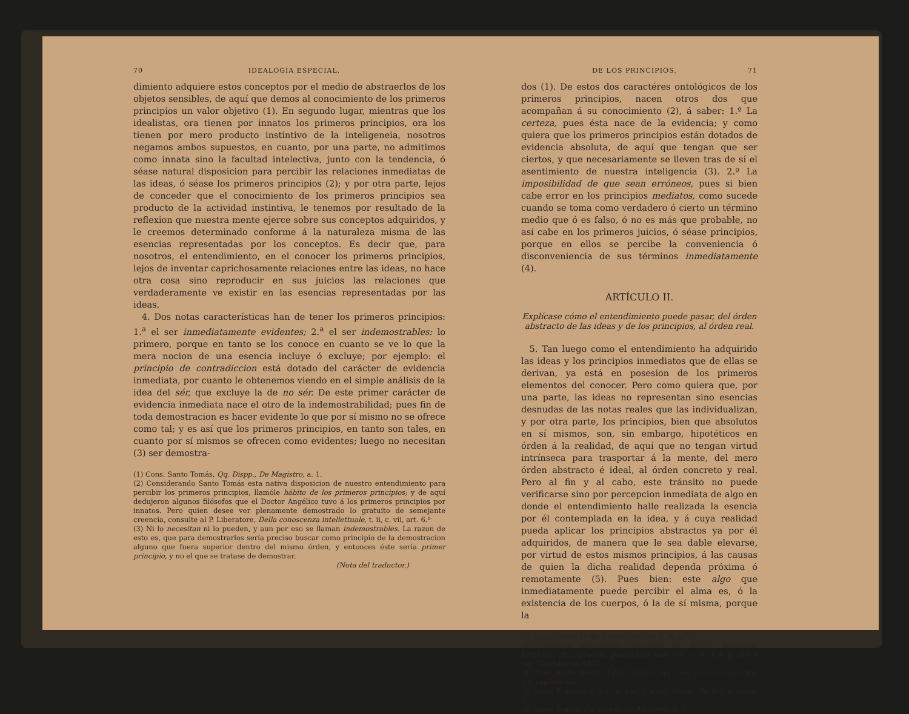70 IDEALOGÍA ESPECIAL.
dimiento adquiere estos conceptos por el medio de abstraerlos de los objetos sensibles, de aquí que demos al conocimiento de los primeros principios un valor objetivo (1). En segundo lugar, mientras que los idealistas, ora tienen por innatos los primeros principios, ora los tienen por mero producto instintivo de la inteligeneia, nosotros negamos ambos supuestos, en cuanto, por una parte, no admitimos como innata sino la facultad intelectiva, junto con la tendencia, ó séase natural disposicion para percibir las relaciones inmediatas de las ideas, ó séase los primeros principios (2); y por otra parte, lejos de conceder que el conocimiento de los primeros principios sea producto de la actividad instintiva, le tenemos por resultado de la reflexion que nuestra mente ejerce sobre sus conceptos adquiridos, y le creemos determinado conforme á la naturaleza misma de las esencias representadas por los conceptos. Es decir que, para nosotros, el entendimiento, en el conocer los primeros principios, lejos de inventar caprichosamente relaciones entre las ideas, no hace otra cosa sino reproducir en sus juicios las relaciones que verdaderamente ve existir en las esencias representadas por las ideas.
4. Dos notas características han de tener los primeros principios: 1.<sup>a</sup> el ser inmediatamente evidentes; 2.<sup>a</sup> el ser indemostrables: lo primero, porque en tanto se los conoce en cuanto se ve lo que la mera nocion de una esencia incluye ó excluye; por ejemplo: el principio de contradiccion está dotado del carácter de evidencia inmediata, por cuanto le obtenemos viendo en el simple análisis de la idea del sér, que excluye la de no sér. De este primer carácter de evidencia inmediata nace el otro de la indemostrabilidad; pues fin de toda demostracion es hacer evidente lo que por sí mismo no se ofrece como tal; y es así que los primeros principios, en tanto son tales, en cuanto por sí mismos se ofrecen como evidentes; luego no necesitan (3) ser demostra-
(1) Cons. Santo Tomás, Qq. Dispp., De Magistro, a. 1.
(2) Considerando Santo Tomás esta nativa disposicion de nuestro entendimiento para percibir los primeros principios, llamóle hábito de los primeros principios; y de aquí dedujeron algunos filósofos que el Doctor Angélico tuvo á los primeros principios por innatos. Pero quien desee ver plenamente demostrado lo gratuito de semejante creencia, consulte al P. Liberatore, Della conoscenza intellettuale, t. ii, c. vii, art. 6.º
(3) Ni lo necesitan ni lo pueden, y aun por eso se llaman indemostrables. La razon de esto es, que para demostrarlos sería preciso buscar como principio de la demostracion alguno que fuera superior dentro del mismo órden, y entonces éste sería primer principio, y no el que se tratase de demostrar.
(Nota del traductor.)
DE LOS PRINCIPIOS. 71
dos (1). De estos dos caractéres ontológicos de los primeros principios, nacen otros dos que acompañan á su conocimiento (2), á saber: 1.º La certeza, pues ésta nace de la evidencia; y como quiera que los primeros principios están dotados de evidencia absoluta, de aquí que tengan que ser ciertos, y que necesariamente se lleven tras de sí el asentimiento de nuestra inteligencia (3). 2.º La imposibilidad de que sean erróneos, pues si bien cabe error en los principios mediatos, como sucede cuando se toma como verdadero ó cierto un término medio que ó es falso, ó no es más que probable, no así cabe en los primeros juicios, ó séase principios, porque en ellos se percibe la conveniencia ó disconveniencia de sus términos inmediatamente (4).
ARTÍCULO II.
Explícase cómo el entendimiento puede pasar, del órden abstracto de las ideas y de los principios, al órden real.
5. Tan luego como el entendimiento ha adquirido las ideas y los principios inmediatos que de ellas se derivan, ya está en posesion de los primeros elementos del conocer. Pero como quiera que, por una parte, las ideas no representan sino esencias desnudas de las notas reales que las individualizan, y por otra parte, los principios, bien que absolutos en sí mismos, son, sin embargo, hipotéticos en órden á la realidad, de aquí que no tengan virtud intrínseca para trasportar á la mente, del mero órden abstracto é ideal, al órden concreto y real. Pero al fin y al cabo, este tránsito no puede verificarse sino por percepcion inmediata de algo en donde el entendimiento halle realizada la esencia por él contemplada en la idea, y á cuya realidad pueda aplicar los principios abstractos ya por él adquiridos, de manera que le sea dable elevarse, por virtud de estos mismos principios, á las causas de quien la dicha realidad dependa próxima ó remotamente (5). Pues bien: este algo que inmediatamente puede percibir el alma es, ó la existencia de los cuerpos, ó la de sí misma, porque la
(1) Cons. Scoto, In lib. I Sent., dist. iii, q. iv, n. 7.
(2) Clemente Alejandrino, Stromata, lib. 8.º, c. iv.—Cons. Reinkens, De Clemente, presbytero Alex. etc., c. iv, § 9, p. 310 y sig., Vatrislaviæ, 1851.
(3) Cons. Santo Tomás, I Post. Analyt., lect. xix, y Cont. Gent., lib. 1.º, capítulo xxi.
(4) Santo Tomás, i, q. xvii, a. 3 ad 2; y Qq. Dispp., De Ver., q. xvi, a. 2.
(5) Santo Tomás, Qq. Dispp., De Magistro, a. 1.